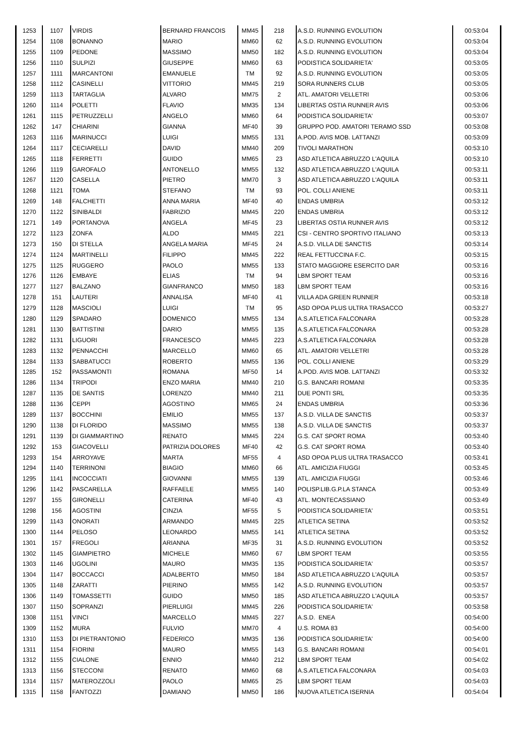| 1253 | 1107 | VIRDIS | BERNARD FRANCOIS | MM45 | 218 | A.S.D. RUNNING EVOLUTION | 00:53:04 |
| 1254 | 1108 | BONANNO | MARIO | MM60 | 62 | A.S.D. RUNNING EVOLUTION | 00:53:04 |
| 1255 | 1109 | PEDONE | MASSIMO | MM50 | 182 | A.S.D. RUNNING EVOLUTION | 00:53:04 |
| 1256 | 1110 | SULPIZI | GIUSEPPE | MM60 | 63 | PODISTICA SOLIDARIETA' | 00:53:05 |
| 1257 | 1111 | MARCANTONI | EMANUELE | TM | 92 | A.S.D. RUNNING EVOLUTION | 00:53:05 |
| 1258 | 1112 | CASINELLI | VITTORIO | MM45 | 219 | SORA RUNNERS CLUB | 00:53:05 |
| 1259 | 1113 | TARTAGLIA | ALVARO | MM75 | 2 | ATL. AMATORI VELLETRI | 00:53:06 |
| 1260 | 1114 | POLETTI | FLAVIO | MM35 | 134 | LIBERTAS OSTIA RUNNER AVIS | 00:53:06 |
| 1261 | 1115 | PETRUZZELLI | ANGELO | MM60 | 64 | PODISTICA SOLIDARIETA' | 00:53:07 |
| 1262 | 147 | CHIARINI | GIANNA | MF40 | 39 | GRUPPO POD. AMATORI TERAMO SSD | 00:53:08 |
| 1263 | 1116 | MARINUCCI | LUIGI | MM55 | 131 | A.POD. AVIS MOB. LATTANZI | 00:53:09 |
| 1264 | 1117 | CECIARELLI | DAVID | MM40 | 209 | TIVOLI MARATHON | 00:53:10 |
| 1265 | 1118 | FERRETTI | GUIDO | MM65 | 23 | ASD ATLETICA ABRUZZO L'AQUILA | 00:53:10 |
| 1266 | 1119 | GAROFALO | ANTONELLO | MM55 | 132 | ASD ATLETICA ABRUZZO L'AQUILA | 00:53:11 |
| 1267 | 1120 | CASELLA | PIETRO | MM70 | 3 | ASD ATLETICA ABRUZZO L'AQUILA | 00:53:11 |
| 1268 | 1121 | TOMA | STEFANO | TM | 93 | POL. COLLI ANIENE | 00:53:11 |
| 1269 | 148 | FALCHETTI | ANNA MARIA | MF40 | 40 | ENDAS UMBRIA | 00:53:12 |
| 1270 | 1122 | SINIBALDI | FABRIZIO | MM45 | 220 | ENDAS UMBRIA | 00:53:12 |
| 1271 | 149 | PORTANOVA | ANGELA | MF45 | 23 | LIBERTAS OSTIA RUNNER AVIS | 00:53:12 |
| 1272 | 1123 | ZONFA | ALDO | MM45 | 221 | CSI - CENTRO SPORTIVO ITALIANO | 00:53:13 |
| 1273 | 150 | DI STELLA | ANGELA MARIA | MF45 | 24 | A.S.D. VILLA DE SANCTIS | 00:53:14 |
| 1274 | 1124 | MARTINELLI | FILIPPO | MM45 | 222 | REAL FETTUCCINA F.C. | 00:53:15 |
| 1275 | 1125 | RUGGERO | PAOLO | MM55 | 133 | STATO MAGGIORE ESERCITO DAR | 00:53:16 |
| 1276 | 1126 | EMBAYE | ELIAS | TM | 94 | LBM SPORT TEAM | 00:53:16 |
| 1277 | 1127 | BALZANO | GIANFRANCO | MM50 | 183 | LBM SPORT TEAM | 00:53:16 |
| 1278 | 151 | LAUTERI | ANNALISA | MF40 | 41 | VILLA ADA GREEN RUNNER | 00:53:18 |
| 1279 | 1128 | MASCIOLI | LUIGI | TM | 95 | ASD OPOA PLUS ULTRA TRASACCO | 00:53:27 |
| 1280 | 1129 | SPADARO | DOMENICO | MM55 | 134 | A.S.ATLETICA FALCONARA | 00:53:28 |
| 1281 | 1130 | BATTISTINI | DARIO | MM55 | 135 | A.S.ATLETICA FALCONARA | 00:53:28 |
| 1282 | 1131 | LIGUORI | FRANCESCO | MM45 | 223 | A.S.ATLETICA FALCONARA | 00:53:28 |
| 1283 | 1132 | PENNACCHI | MARCELLO | MM60 | 65 | ATL. AMATORI VELLETRI | 00:53:28 |
| 1284 | 1133 | SABBATUCCI | ROBERTO | MM55 | 136 | POL. COLLI ANIENE | 00:53:29 |
| 1285 | 152 | PASSAMONTI | ROMANA | MF50 | 14 | A.POD. AVIS MOB. LATTANZI | 00:53:32 |
| 1286 | 1134 | TRIPODI | ENZO MARIA | MM40 | 210 | G.S. BANCARI ROMANI | 00:53:35 |
| 1287 | 1135 | DE SANTIS | LORENZO | MM40 | 211 | DUE PONTI SRL | 00:53:35 |
| 1288 | 1136 | CEPPI | AGOSTINO | MM65 | 24 | ENDAS UMBRIA | 00:53:36 |
| 1289 | 1137 | BOCCHINI | EMILIO | MM55 | 137 | A.S.D. VILLA DE SANCTIS | 00:53:37 |
| 1290 | 1138 | DI FLORIDO | MASSIMO | MM55 | 138 | A.S.D. VILLA DE SANCTIS | 00:53:37 |
| 1291 | 1139 | DI GIAMMARTINO | RENATO | MM45 | 224 | G.S. CAT SPORT ROMA | 00:53:40 |
| 1292 | 153 | GIACOVELLI | PATRIZIA DOLORES | MF40 | 42 | G.S. CAT SPORT ROMA | 00:53:40 |
| 1293 | 154 | ARROYAVE | MARTA | MF55 | 4 | ASD OPOA PLUS ULTRA TRASACCO | 00:53:41 |
| 1294 | 1140 | TERRINONI | BIAGIO | MM60 | 66 | ATL. AMICIZIA FIUGGI | 00:53:45 |
| 1295 | 1141 | INCOCCIATI | GIOVANNI | MM55 | 139 | ATL. AMICIZIA FIUGGI | 00:53:46 |
| 1296 | 1142 | PASCARELLA | RAFFAELE | MM55 | 140 | POLISP.LIB.G.P.LA STANCA | 00:53:49 |
| 1297 | 155 | GIRONELLI | CATERINA | MF40 | 43 | ATL. MONTECASSIANO | 00:53:49 |
| 1298 | 156 | AGOSTINI | CINZIA | MF55 | 5 | PODISTICA SOLIDARIETA' | 00:53:51 |
| 1299 | 1143 | ONORATI | ARMANDO | MM45 | 225 | ATLETICA SETINA | 00:53:52 |
| 1300 | 1144 | PELOSO | LEONARDO | MM55 | 141 | ATLETICA SETINA | 00:53:52 |
| 1301 | 157 | FREGOLI | ARIANNA | MF35 | 31 | A.S.D. RUNNING EVOLUTION | 00:53:52 |
| 1302 | 1145 | GIAMPIETRO | MICHELE | MM60 | 67 | LBM SPORT TEAM | 00:53:55 |
| 1303 | 1146 | UGOLINI | MAURO | MM35 | 135 | PODISTICA SOLIDARIETA' | 00:53:57 |
| 1304 | 1147 | BOCCACCI | ADALBERTO | MM50 | 184 | ASD ATLETICA ABRUZZO L'AQUILA | 00:53:57 |
| 1305 | 1148 | ZARATTI | PIERINO | MM55 | 142 | A.S.D. RUNNING EVOLUTION | 00:53:57 |
| 1306 | 1149 | TOMASSETTI | GUIDO | MM50 | 185 | ASD ATLETICA ABRUZZO L'AQUILA | 00:53:57 |
| 1307 | 1150 | SOPRANZI | PIERLUIGI | MM45 | 226 | PODISTICA SOLIDARIETA' | 00:53:58 |
| 1308 | 1151 | VINCI | MARCELLO | MM45 | 227 | A.S.D. ENEA | 00:54:00 |
| 1309 | 1152 | MURA | FULVIO | MM70 | 4 | U.S. ROMA 83 | 00:54:00 |
| 1310 | 1153 | DI PIETRANTONIO | FEDERICO | MM35 | 136 | PODISTICA SOLIDARIETA' | 00:54:00 |
| 1311 | 1154 | FIORINI | MAURO | MM55 | 143 | G.S. BANCARI ROMANI | 00:54:01 |
| 1312 | 1155 | CIALONE | ENNIO | MM40 | 212 | LBM SPORT TEAM | 00:54:02 |
| 1313 | 1156 | STECCONI | RENATO | MM60 | 68 | A.S.ATLETICA FALCONARA | 00:54:03 |
| 1314 | 1157 | MATEROZZOLI | PAOLO | MM65 | 25 | LBM SPORT TEAM | 00:54:03 |
| 1315 | 1158 | FANTOZZI | DAMIANO | MM50 | 186 | NUOVA ATLETICA ISERNIA | 00:54:04 |